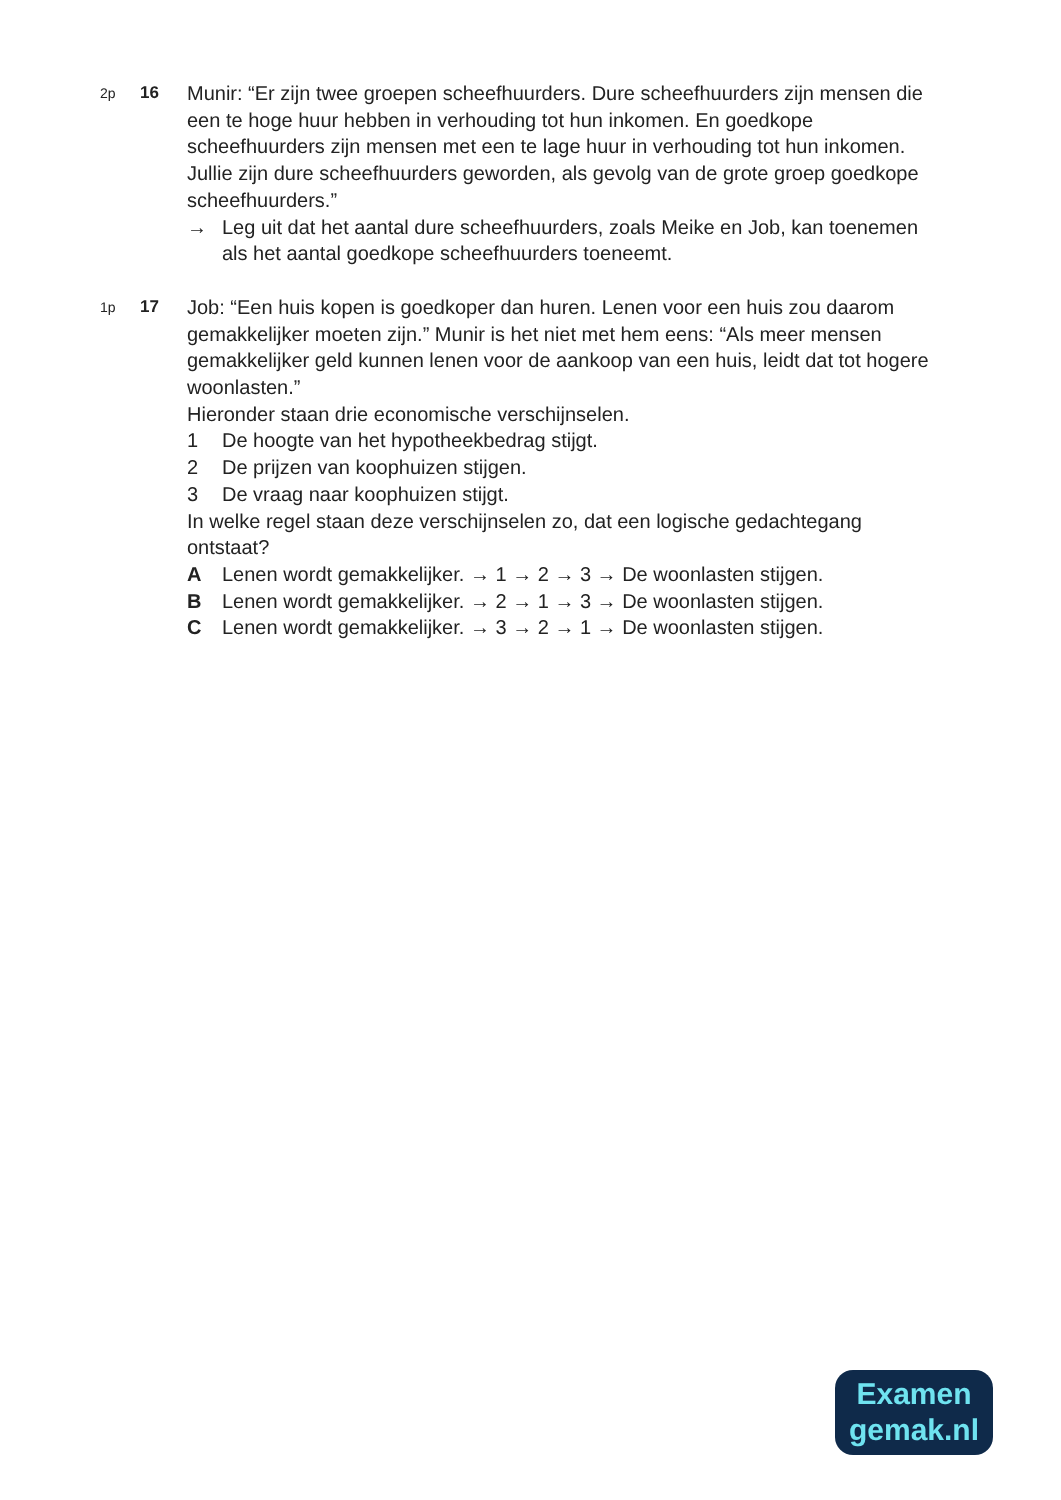2p
16
Munir: “Er zijn twee groepen scheefhuurders. Dure scheefhuurders zijn mensen die een te hoge huur hebben in verhouding tot hun inkomen. En goedkope scheefhuurders zijn mensen met een te lage huur in verhouding tot hun inkomen. Jullie zijn dure scheefhuurders geworden, als gevolg van de grote groep goedkope scheefhuurders.”
→ Leg uit dat het aantal dure scheefhuurders, zoals Meike en Job, kan toenemen als het aantal goedkope scheefhuurders toeneemt.
1p
17
Job: “Een huis kopen is goedkoper dan huren. Lenen voor een huis zou daarom gemakkelijker moeten zijn.” Munir is het niet met hem eens: “Als meer mensen gemakkelijker geld kunnen lenen voor de aankoop van een huis, leidt dat tot hogere woonlasten.”
Hieronder staan drie economische verschijnselen.
1 De hoogte van het hypotheekbedrag stijgt.
2 De prijzen van koophuizen stijgen.
3 De vraag naar koophuizen stijgt.
In welke regel staan deze verschijnselen zo, dat een logische gedachtegang ontstaat?
A Lenen wordt gemakkelijker. → 1 → 2 → 3 → De woonlasten stijgen.
B Lenen wordt gemakkelijker. → 2 → 1 → 3 → De woonlasten stijgen.
C Lenen wordt gemakkelijker. → 3 → 2 → 1 → De woonlasten stijgen.
Examen
gemak.nl